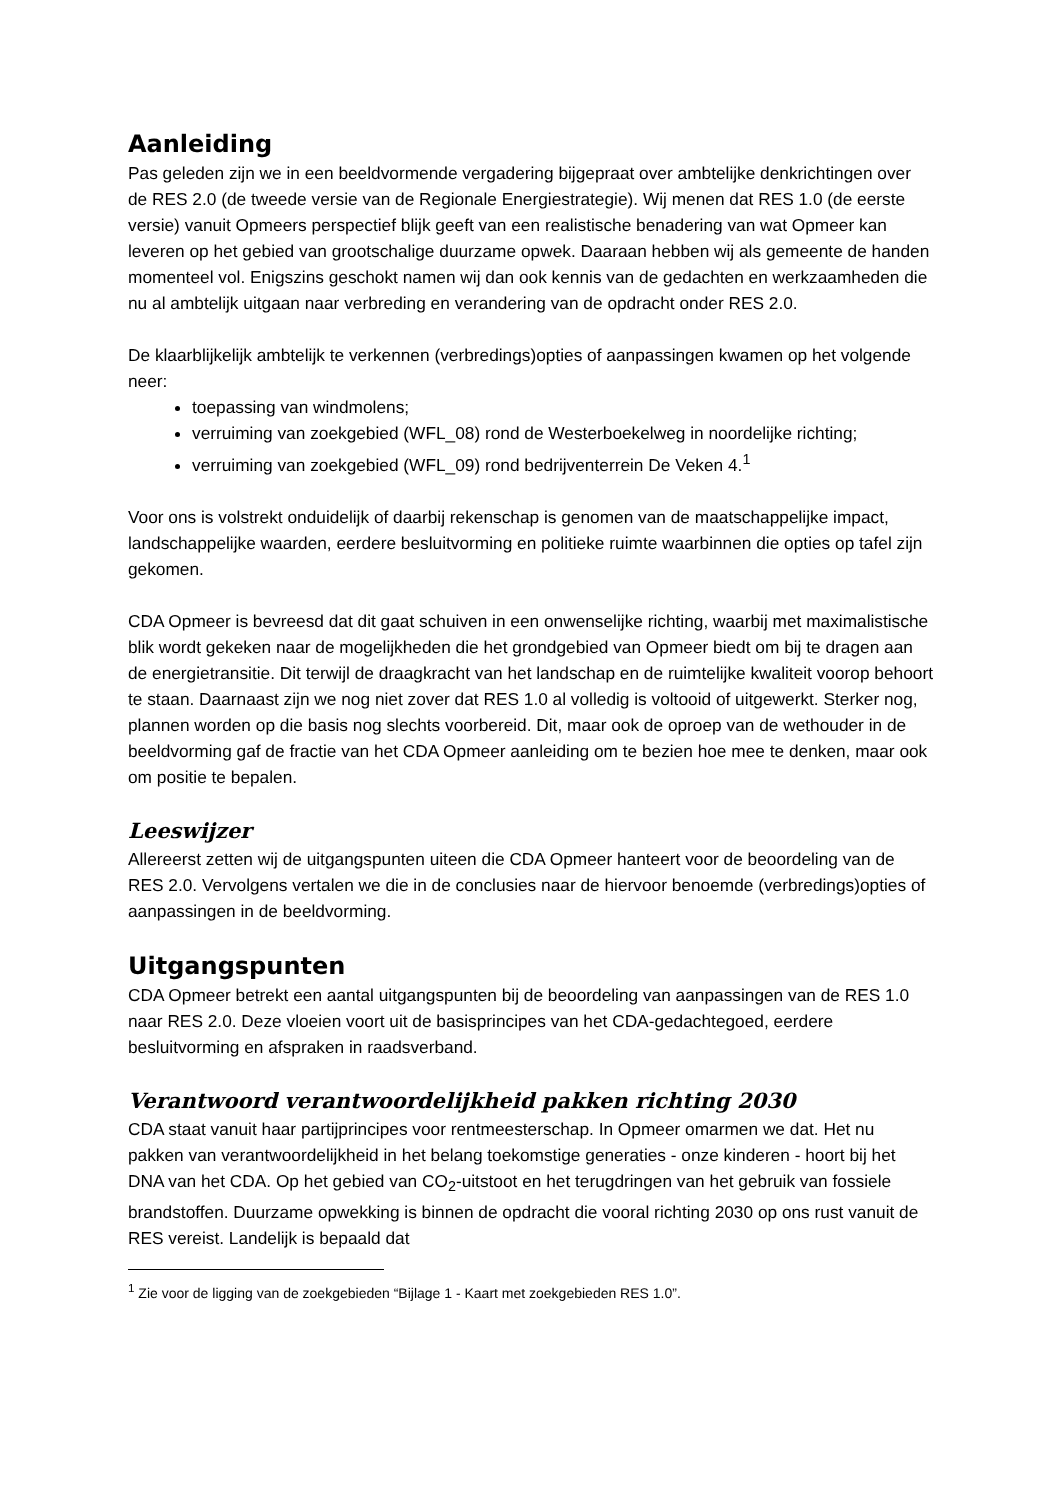Aanleiding
Pas geleden zijn we in een beeldvormende vergadering bijgepraat over ambtelijke denkrichtingen over de RES 2.0 (de tweede versie van de Regionale Energiestrategie). Wij menen dat RES 1.0 (de eerste versie) vanuit Opmeers perspectief blijk geeft van een realistische benadering van wat Opmeer kan leveren op het gebied van grootschalige duurzame opwek. Daaraan hebben wij als gemeente de handen momenteel vol. Enigszins geschokt namen wij dan ook kennis van de gedachten en werkzaamheden die nu al ambtelijk uitgaan naar verbreding en verandering van de opdracht onder RES 2.0.
De klaarblijkelijk ambtelijk te verkennen (verbredings)opties of aanpassingen kwamen op het volgende neer:
toepassing van windmolens;
verruiming van zoekgebied (WFL_08) rond de Westerboekelweg in noordelijke richting;
verruiming van zoekgebied (WFL_09) rond bedrijventerrein De Veken 4.<sup>1</sup>
Voor ons is volstrekt onduidelijk of daarbij rekenschap is genomen van de maatschappelijke impact, landschappelijke waarden, eerdere besluitvorming en politieke ruimte waarbinnen die opties op tafel zijn gekomen.
CDA Opmeer is bevreesd dat dit gaat schuiven in een onwenselijke richting, waarbij met maximalistische blik wordt gekeken naar de mogelijkheden die het grondgebied van Opmeer biedt om bij te dragen aan de energietransitie. Dit terwijl de draagkracht van het landschap en de ruimtelijke kwaliteit voorop behoort te staan. Daarnaast zijn we nog niet zover dat RES 1.0 al volledig is voltooid of uitgewerkt. Sterker nog, plannen worden op die basis nog slechts voorbereid. Dit, maar ook de oproep van de wethouder in de beeldvorming gaf de fractie van het CDA Opmeer aanleiding om te bezien hoe mee te denken, maar ook om positie te bepalen.
Leeswijzer
Allereerst zetten wij de uitgangspunten uiteen die CDA Opmeer hanteert voor de beoordeling van de RES 2.0. Vervolgens vertalen we die in de conclusies naar de hiervoor benoemde (verbredings)opties of aanpassingen in de beeldvorming.
Uitgangspunten
CDA Opmeer betrekt een aantal uitgangspunten bij de beoordeling van aanpassingen van de RES 1.0 naar RES 2.0. Deze vloeien voort uit de basisprincipes van het CDA-gedachtegoed, eerdere besluitvorming en afspraken in raadsverband.
Verantwoord verantwoordelijkheid pakken richting 2030
CDA staat vanuit haar partijprincipes voor rentmeesterschap. In Opmeer omarmen we dat. Het nu pakken van verantwoordelijkheid in het belang toekomstige generaties - onze kinderen - hoort bij het DNA van het CDA. Op het gebied van CO<sub>2</sub>-uitstoot en het terugdringen van het gebruik van fossiele brandstoffen. Duurzame opwekking is binnen de opdracht die vooral richting 2030 op ons rust vanuit de RES vereist. Landelijk is bepaald dat
<sup>1</sup> Zie voor de ligging van de zoekgebieden “Bijlage 1 - Kaart met zoekgebieden RES 1.0”.